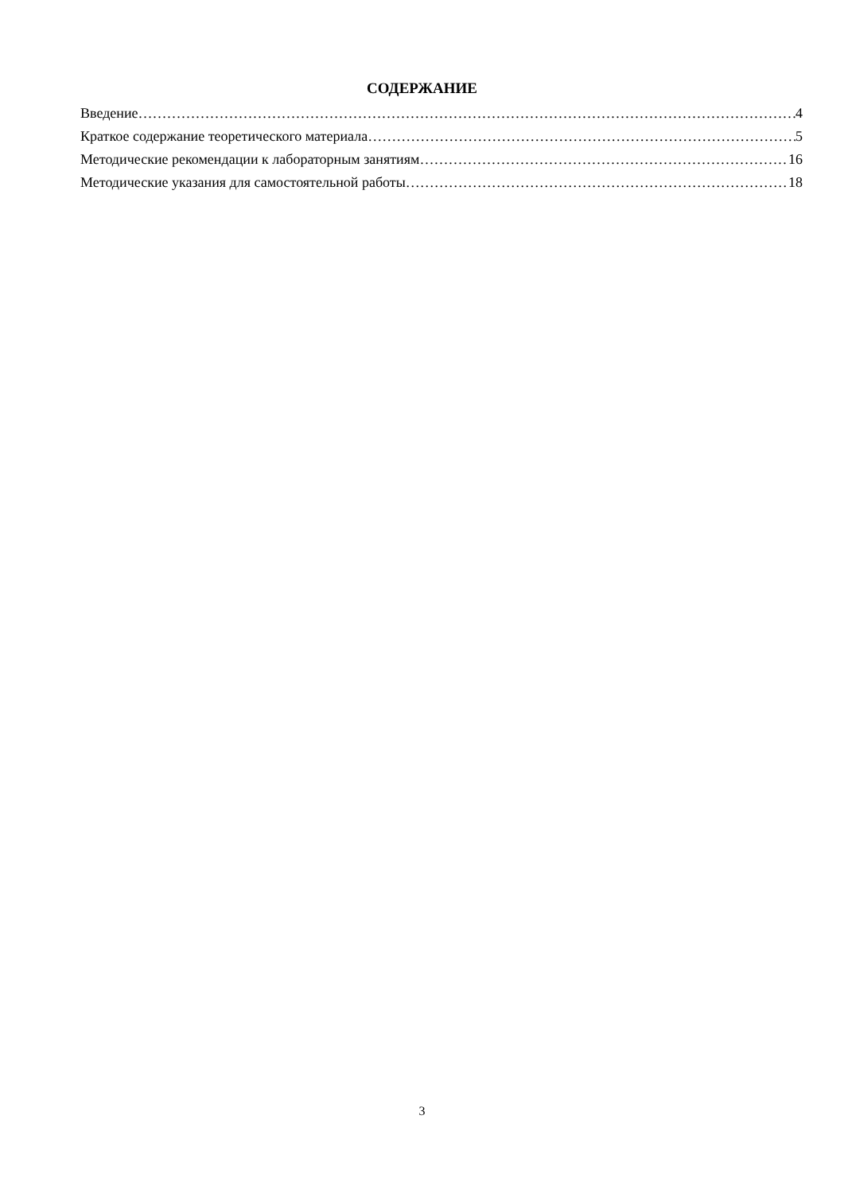СОДЕРЖАНИЕ
Введение 4
Краткое содержание теоретического материала 5
Методические рекомендации к лабораторным занятиям 16
Методические указания для самостоятельной работы 18
3